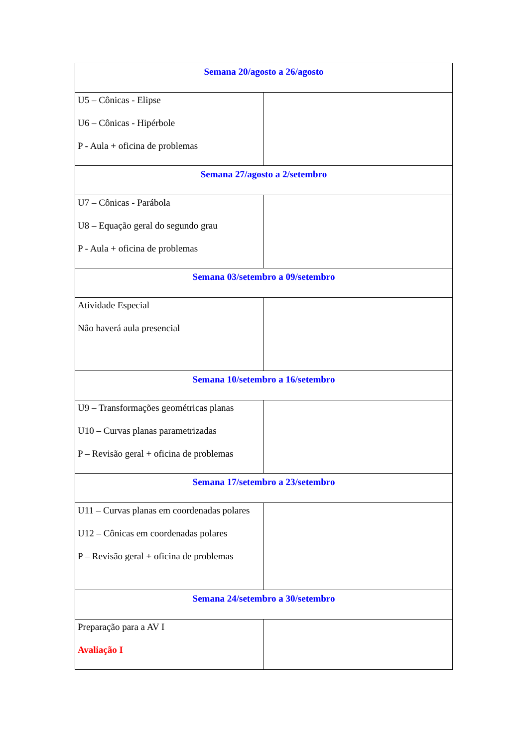| Semana 20/agosto a 26/agosto | |
| U5 – Cônicas - Elipse U6 – Cônicas - Hipérbole P - Aula + oficina de problemas | |
| Semana 27/agosto a 2/setembro | |
| U7 – Cônicas - Parábola U8 – Equação geral do segundo grau P - Aula + oficina de problemas | |
| Semana 03/setembro a 09/setembro | |
| Atividade Especial Nâo haverá aula presencial | |
| Semana 10/setembro a 16/setembro | |
| U9 – Transformações geométricas planas U10 – Curvas planas parametrizadas P – Revisão geral + oficina de problemas | |
| Semana 17/setembro a 23/setembro | |
| U11 – Curvas planas em coordenadas polares U12 – Cônicas em coordenadas polares P – Revisão geral + oficina de problemas | |
| Semana 24/setembro a 30/setembro | |
| Preparação para a AV I Avaliação I | |